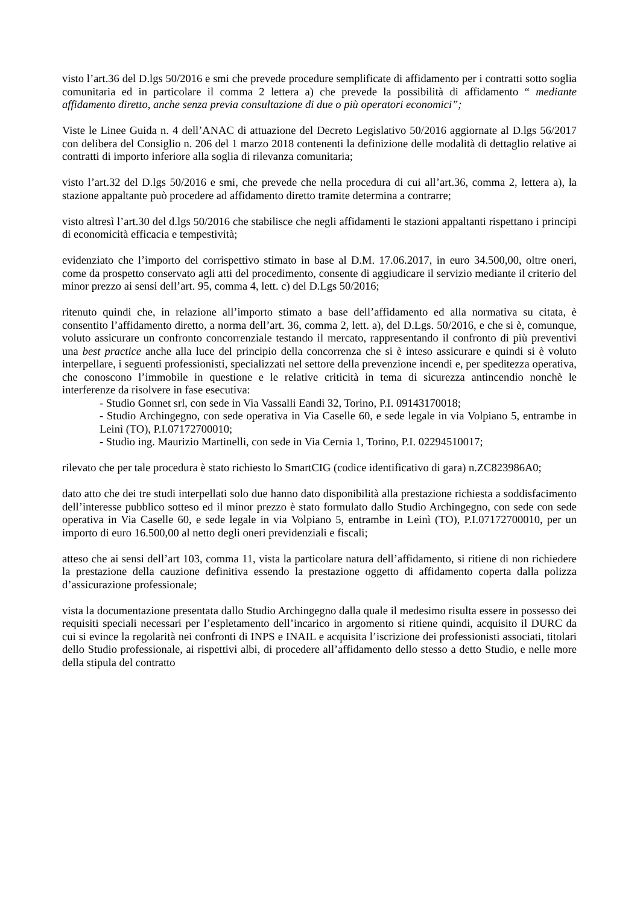visto l’art.36 del D.lgs 50/2016 e smi che prevede procedure semplificate di affidamento per i contratti sotto soglia comunitaria ed in particolare il comma 2 lettera a) che prevede la possibilità di affidamento “ mediante affidamento diretto, anche senza previa consultazione di due o più operatori economici”;
Viste le Linee Guida n. 4 dell’ANAC di attuazione del Decreto Legislativo 50/2016 aggiornate al D.lgs 56/2017 con delibera del Consiglio n. 206 del 1 marzo 2018 contenenti la definizione delle modalità di dettaglio relative ai contratti di importo inferiore alla soglia di rilevanza comunitaria;
visto l’art.32 del D.lgs 50/2016 e smi, che prevede che nella procedura di cui all’art.36, comma 2, lettera a), la stazione appaltante può procedere ad affidamento diretto tramite determina a contrarre;
visto altresì l’art.30 del d.lgs 50/2016 che stabilisce che negli affidamenti le stazioni appaltanti rispettano i principi di economicità efficacia e tempestività;
evidenziato che l’importo del corrispettivo stimato in base al D.M. 17.06.2017, in euro 34.500,00, oltre oneri, come da prospetto conservato agli atti del procedimento, consente di aggiudicare il servizio mediante il criterio del minor prezzo ai sensi dell’art. 95, comma 4, lett. c) del D.Lgs 50/2016;
ritenuto quindi che, in relazione all’importo stimato a base dell’affidamento ed alla normativa su citata, è consentito l’affidamento diretto, a norma dell’art. 36, comma 2, lett. a), del D.Lgs. 50/2016, e che si è, comunque, voluto assicurare un confronto concorrenziale testando il mercato, rappresentando il confronto di più preventivi una best practice anche alla luce del principio della concorrenza che si è inteso assicurare e quindi si è voluto interpellare, i seguenti professionisti, specializzati nel settore della prevenzione incendi e, per speditezza operativa, che conoscono l’immobile in questione e le relative criticità in tema di sicurezza antincendio nonchè le interferenze da risolvere in fase esecutiva:
- Studio Gonnet srl, con sede in Via Vassalli Eandi 32, Torino, P.I. 09143170018;
- Studio Archingegno, con sede operativa in Via Caselle 60, e sede legale in via Volpiano 5, entrambe in Leinì (TO), P.I.07172700010;
- Studio ing. Maurizio Martinelli, con sede in Via Cernia 1, Torino, P.I. 02294510017;
rilevato che per tale procedura è stato richiesto lo SmartCIG (codice identificativo di gara) n.ZC823986A0;
dato atto che dei tre studi interpellati solo due hanno dato disponibilità alla prestazione richiesta a soddisfacimento dell’interesse pubblico sotteso ed il minor prezzo è stato formulato dallo Studio Archingegno, con sede con sede operativa in Via Caselle 60, e sede legale in via Volpiano 5, entrambe in Leinì (TO), P.I.07172700010, per un importo di euro 16.500,00 al netto degli oneri previdenziali e fiscali;
atteso che ai sensi dell’art 103, comma 11, vista la particolare natura dell’affidamento, si ritiene di non richiedere la prestazione della cauzione definitiva essendo la prestazione oggetto di affidamento coperta dalla polizza d’assicurazione professionale;
vista la documentazione presentata dallo Studio Archingegno dalla quale il medesimo risulta essere in possesso dei requisiti speciali necessari per l’espletamento dell’incarico in argomento si ritiene quindi, acquisito il DURC da cui si evince la regolarità nei confronti di INPS e INAIL e acquisita l’iscrizione dei professionisti associati, titolari dello Studio professionale, ai rispettivi albi, di procedere all’affidamento dello stesso a detto Studio, e nelle more della stipula del contratto